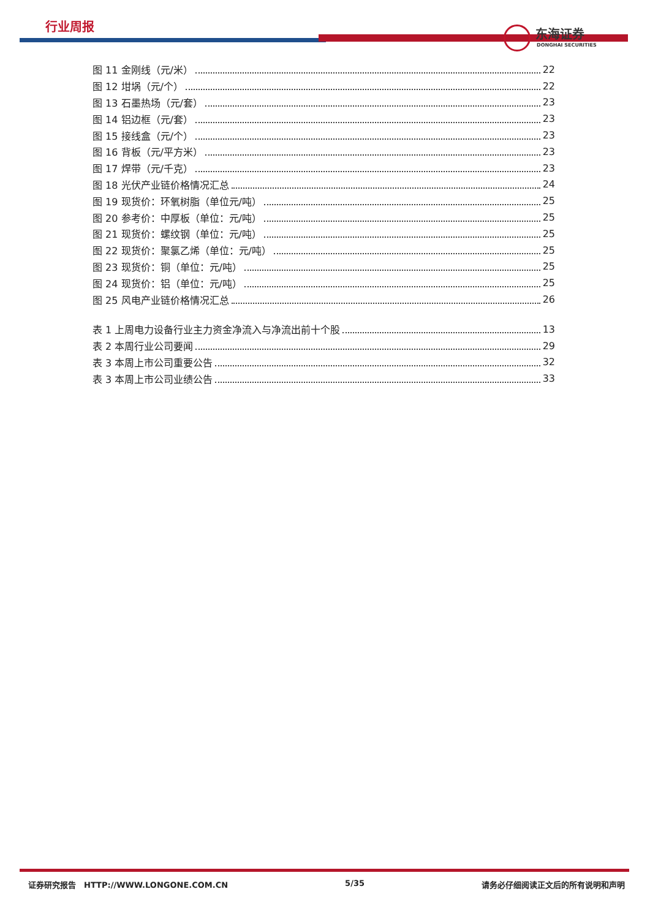行业周报
东海证券
DONGHAI SECURITIES
图 11 金刚线（元/米） 22
图 12 坩埚（元/个） 22
图 13 石墨热场（元/套） 23
图 14 铝边框（元/套） 23
图 15 接线盒（元/个） 23
图 16 背板（元/平方米） 23
图 17 焊带（元/千克） 23
图 18 光伏产业链价格情况汇总 24
图 19 现货价：环氧树脂（单位元/吨） 25
图 20 参考价：中厚板（单位：元/吨） 25
图 21 现货价：螺纹钢（单位：元/吨） 25
图 22 现货价：聚氯乙烯（单位：元/吨） 25
图 23 现货价：铜（单位：元/吨） 25
图 24 现货价：铝（单位：元/吨） 25
图 25 风电产业链价格情况汇总 26
表 1 上周电力设备行业主力资金净流入与净流出前十个股 13
表 2 本周行业公司要闻 29
表 3 本周上市公司重要公告 32
表 3 本周上市公司业绩公告 33
证券研究报告　HTTP://WWW.LONGONE.COM.CN 5/35 请务必仔细阅读正文后的所有说明和声明